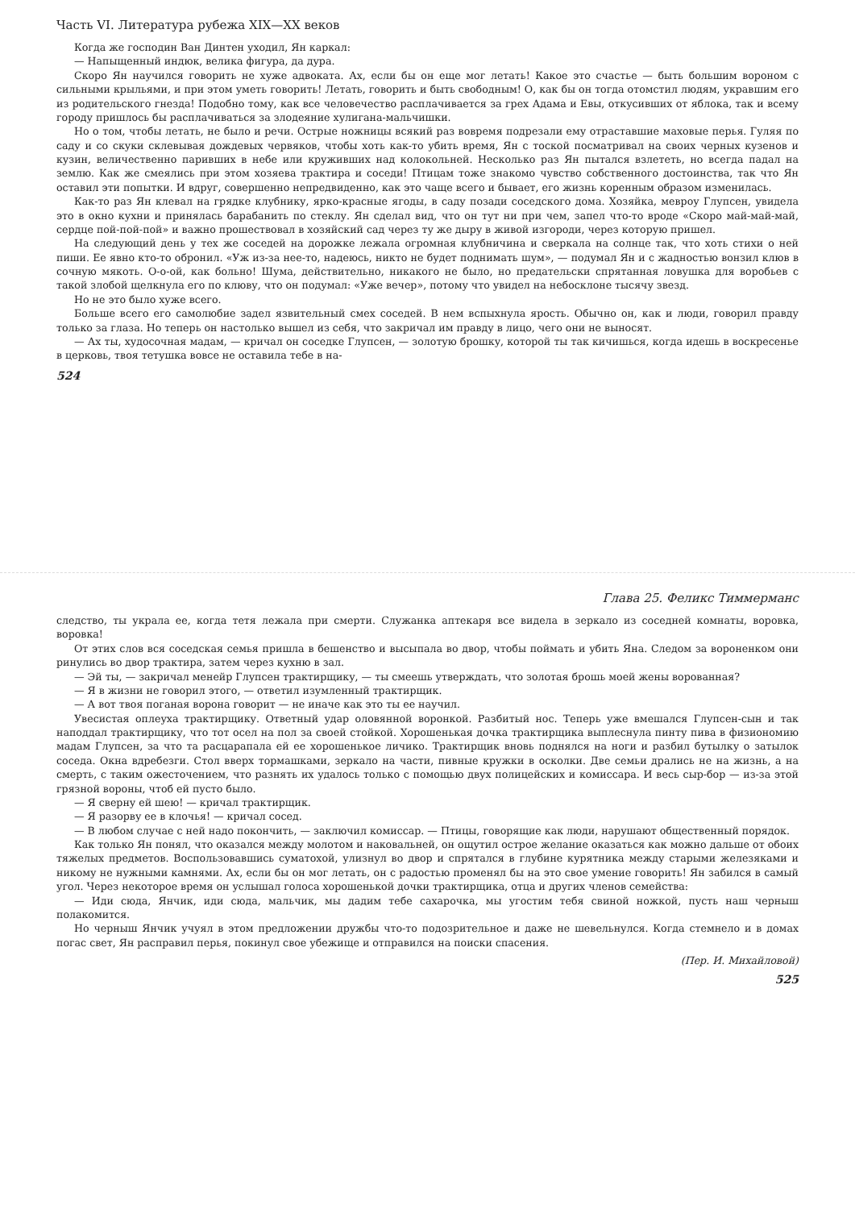Часть VI. Литература рубежа XIX—XX веков
Когда же господин Ван Динтен уходил, Ян каркал:
— Напыщенный индюк, велика фигура, да дура.
Скоро Ян научился говорить не хуже адвоката. Ах, если бы он еще мог летать! Какое это счастье — быть большим вороном с сильными крыльями, и при этом уметь говорить! Летать, говорить и быть свободным! О, как бы он тогда отомстил людям, укравшим его из родительского гнезда! Подобно тому, как все человечество расплачивается за грех Адама и Евы, откусивших от яблока, так и всему городу пришлось бы расплачиваться за злодеяние хулигана-мальчишки.
Но о том, чтобы летать, не было и речи. Острые ножницы всякий раз вовремя подрезали ему отраставшие маховые перья. Гуляя по саду и со скуки склевывая дождевых червяков, чтобы хоть как-то убить время, Ян с тоской посматривал на своих черных кузенов и кузин, величественно паривших в небе или круживших над колокольней. Несколько раз Ян пытался взлететь, но всегда падал на землю. Как же смеялись при этом хозяева трактира и соседи! Птицам тоже знакомо чувство собственного достоинства, так что Ян оставил эти попытки. И вдруг, совершенно непредвиденно, как это чаще всего и бывает, его жизнь коренным образом изменилась.
Как-то раз Ян клевал на грядке клубнику, ярко-красные ягоды, в саду позади соседского дома. Хозяйка, мевроу Глупсен, увидела это в окно кухни и принялась барабанить по стеклу. Ян сделал вид, что он тут ни при чем, запел что-то вроде «Скоро май-май-май, сердце пой-пой-пой» и важно прошествовал в хозяйский сад через ту же дыру в живой изгороди, через которую пришел.
На следующий день у тех же соседей на дорожке лежала огромная клубничина и сверкала на солнце так, что хоть стихи о ней пиши. Ее явно кто-то обронил. «Уж из-за нее-то, надеюсь, никто не будет поднимать шум», — подумал Ян и с жадностью вонзил клюв в сочную мякоть. О-о-ой, как больно! Шума, действительно, никакого не было, но предательски спрятанная ловушка для воробьев с такой злобой щелкнула его по клюву, что он подумал: «Уже вечер», потому что увидел на небосклоне тысячу звезд.
Но не это было хуже всего.
Больше всего его самолюбие задел язвительный смех соседей. В нем вспыхнула ярость. Обычно он, как и люди, говорил правду только за глаза. Но теперь он настолько вышел из себя, что закричал им правду в лицо, чего они не выносят.
— Ах ты, худосочная мадам, — кричал он соседке Глупсен, — золотую брошку, которой ты так кичишься, когда идешь в воскресенье в церковь, твоя тетушка вовсе не оставила тебе в на-
524
Глава 25. Феликс Тиммерманс
следство, ты украла ее, когда тетя лежала при смерти. Служанка аптекаря все видела в зеркало из соседней комнаты, воровка, воровка!
От этих слов вся соседская семья пришла в бешенство и высыпала во двор, чтобы поймать и убить Яна. Следом за вороненком они ринулись во двор трактира, затем через кухню в зал.
— Эй ты, — закричал менейр Глупсен трактирщику, — ты смеешь утверждать, что золотая брошь моей жены ворованная?
— Я в жизни не говорил этого, — ответил изумленный трактирщик.
— А вот твоя поганая ворона говорит — не иначе как это ты ее научил.
Увесистая оплеуха трактирщику. Ответный удар оловянной воронкой. Разбитый нос. Теперь уже вмешался Глупсен-сын и так наподдал трактирщику, что тот осел на пол за своей стойкой. Хорошенькая дочка трактирщика выплеснула пинту пива в физиономию мадам Глупсен, за что та расцарапала ей ее хорошенькое личико. Трактирщик вновь поднялся на ноги и разбил бутылку о затылок соседа. Окна вдребезги. Стол вверх тормашками, зеркало на части, пивные кружки в осколки. Две семьи дрались не на жизнь, а на смерть, с таким ожесточением, что разнять их удалось только с помощью двух полицейских и комиссара. И весь сыр-бор — из-за этой грязной вороны, чтоб ей пусто было.
— Я сверну ей шею! — кричал трактирщик.
— Я разорву ее в клочья! — кричал сосед.
— В любом случае с ней надо покончить, — заключил комиссар. — Птицы, говорящие как люди, нарушают общественный порядок.
Как только Ян понял, что оказался между молотом и наковальней, он ощутил острое желание оказаться как можно дальше от обоих тяжелых предметов. Воспользовавшись суматохой, улизнул во двор и спрятался в глубине курятника между старыми железяками и никому не нужными камнями. Ах, если бы он мог летать, он с радостью променял бы на это свое умение говорить! Ян забился в самый угол. Через некоторое время он услышал голоса хорошенькой дочки трактирщика, отца и других членов семейства:
— Иди сюда, Янчик, иди сюда, мальчик, мы дадим тебе сахарочка, мы угостим тебя свиной ножкой, пусть наш черныш полакомится.
Но черныш Янчик учуял в этом предложении дружбы что-то подозрительное и даже не шевельнулся. Когда стемнело и в домах погас свет, Ян расправил перья, покинул свое убежище и отправился на поиски спасения.
(Пер. И. Михайловой)
525